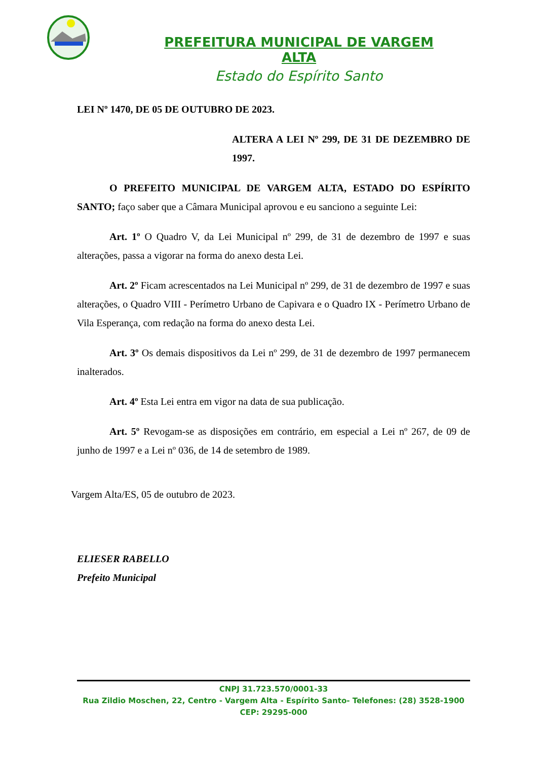PREFEITURA MUNICIPAL DE VARGEM ALTA
Estado do Espírito Santo
LEI Nº 1470, DE 05 DE OUTUBRO DE 2023.
ALTERA A LEI Nº 299, DE 31 DE DEZEMBRO DE 1997.
O PREFEITO MUNICIPAL DE VARGEM ALTA, ESTADO DO ESPÍRITO SANTO; faço saber que a Câmara Municipal aprovou e eu sanciono a seguinte Lei:
Art. 1º O Quadro V, da Lei Municipal nº 299, de 31 de dezembro de 1997 e suas alterações, passa a vigorar na forma do anexo desta Lei.
Art. 2º Ficam acrescentados na Lei Municipal nº 299, de 31 de dezembro de 1997 e suas alterações, o Quadro VIII - Perímetro Urbano de Capivara e o Quadro IX - Perímetro Urbano de Vila Esperança, com redação na forma do anexo desta Lei.
Art. 3º Os demais dispositivos da Lei nº 299, de 31 de dezembro de 1997 permanecem inalterados.
Art. 4º Esta Lei entra em vigor na data de sua publicação.
Art. 5º Revogam-se as disposições em contrário, em especial a Lei nº 267, de 09 de junho de 1997 e a Lei nº 036, de 14 de setembro de 1989.
Vargem Alta/ES, 05 de outubro de 2023.
ELIESER RABELLO
Prefeito Municipal
CNPJ 31.723.570/0001-33
Rua Zildio Moschen, 22, Centro - Vargem Alta - Espírito Santo- Telefones: (28) 3528-1900
CEP: 29295-000